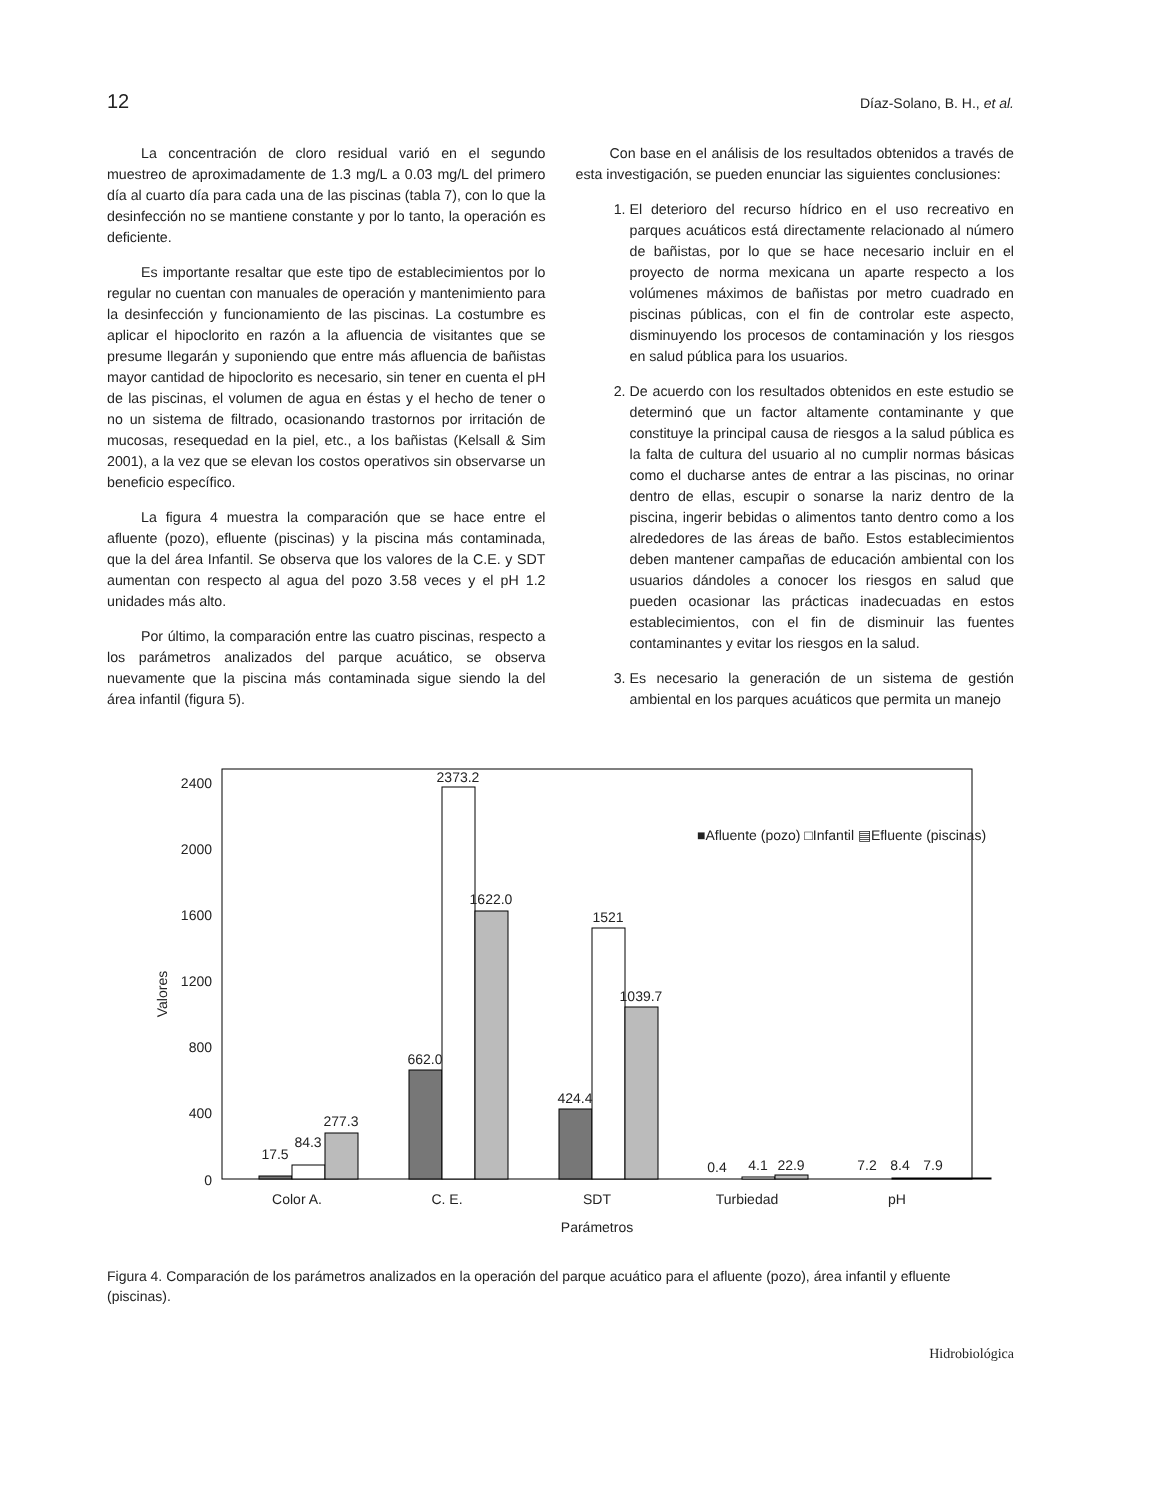12 Díaz-Solano, B. H., et al.
La concentración de cloro residual varió en el segundo muestreo de aproximadamente de 1.3 mg/L a 0.03 mg/L del primero día al cuarto día para cada una de las piscinas (tabla 7), con lo que la desinfección no se mantiene constante y por lo tanto, la operación es deficiente.
Es importante resaltar que este tipo de establecimientos por lo regular no cuentan con manuales de operación y mantenimiento para la desinfección y funcionamiento de las piscinas. La costumbre es aplicar el hipoclorito en razón a la afluencia de visitantes que se presume llegarán y suponiendo que entre más afluencia de bañistas mayor cantidad de hipoclorito es necesario, sin tener en cuenta el pH de las piscinas, el volumen de agua en éstas y el hecho de tener o no un sistema de filtrado, ocasionando trastornos por irritación de mucosas, resequedad en la piel, etc., a los bañistas (Kelsall & Sim 2001), a la vez que se elevan los costos operativos sin observarse un beneficio específico.
La figura 4 muestra la comparación que se hace entre el afluente (pozo), efluente (piscinas) y la piscina más contaminada, que la del área Infantil. Se observa que los valores de la C.E. y SDT aumentan con respecto al agua del pozo 3.58 veces y el pH 1.2 unidades más alto.
Por último, la comparación entre las cuatro piscinas, respecto a los parámetros analizados del parque acuático, se observa nuevamente que la piscina más contaminada sigue siendo la del área infantil (figura 5).
Con base en el análisis de los resultados obtenidos a través de esta investigación, se pueden enunciar las siguientes conclusiones:
1. El deterioro del recurso hídrico en el uso recreativo en parques acuáticos está directamente relacionado al número de bañistas, por lo que se hace necesario incluir en el proyecto de norma mexicana un aparte respecto a los volúmenes máximos de bañistas por metro cuadrado en piscinas públicas, con el fin de controlar este aspecto, disminuyendo los procesos de contaminación y los riesgos en salud pública para los usuarios.
2. De acuerdo con los resultados obtenidos en este estudio se determinó que un factor altamente contaminante y que constituye la principal causa de riesgos a la salud pública es la falta de cultura del usuario al no cumplir normas básicas como el ducharse antes de entrar a las piscinas, no orinar dentro de ellas, escupir o sonarse la nariz dentro de la piscina, ingerir bebidas o alimentos tanto dentro como a los alrededores de las áreas de baño. Estos establecimientos deben mantener campañas de educación ambiental con los usuarios dándoles a conocer los riesgos en salud que pueden ocasionar las prácticas inadecuadas en estos establecimientos, con el fin de disminuir las fuentes contaminantes y evitar los riesgos en la salud.
3. Es necesario la generación de un sistema de gestión ambiental en los parques acuáticos que permita un manejo
0
400
800
1200
1600
2000
2400
Valores
17.5
84.3
277.3
662.0
2373.2
1622.0
424.4
1521
1039.7
0.4
4.1
22.9
7.2
8.4
7.9
Color A.
C. E.
SDT
Turbiedad
pH
Parámetros
■Afluente (pozo) □Infantil ▤Efluente (piscinas)
Figura 4. Comparación de los parámetros analizados en la operación del parque acuático para el afluente (pozo), área infantil y efluente (piscinas).
Hidrobiológica